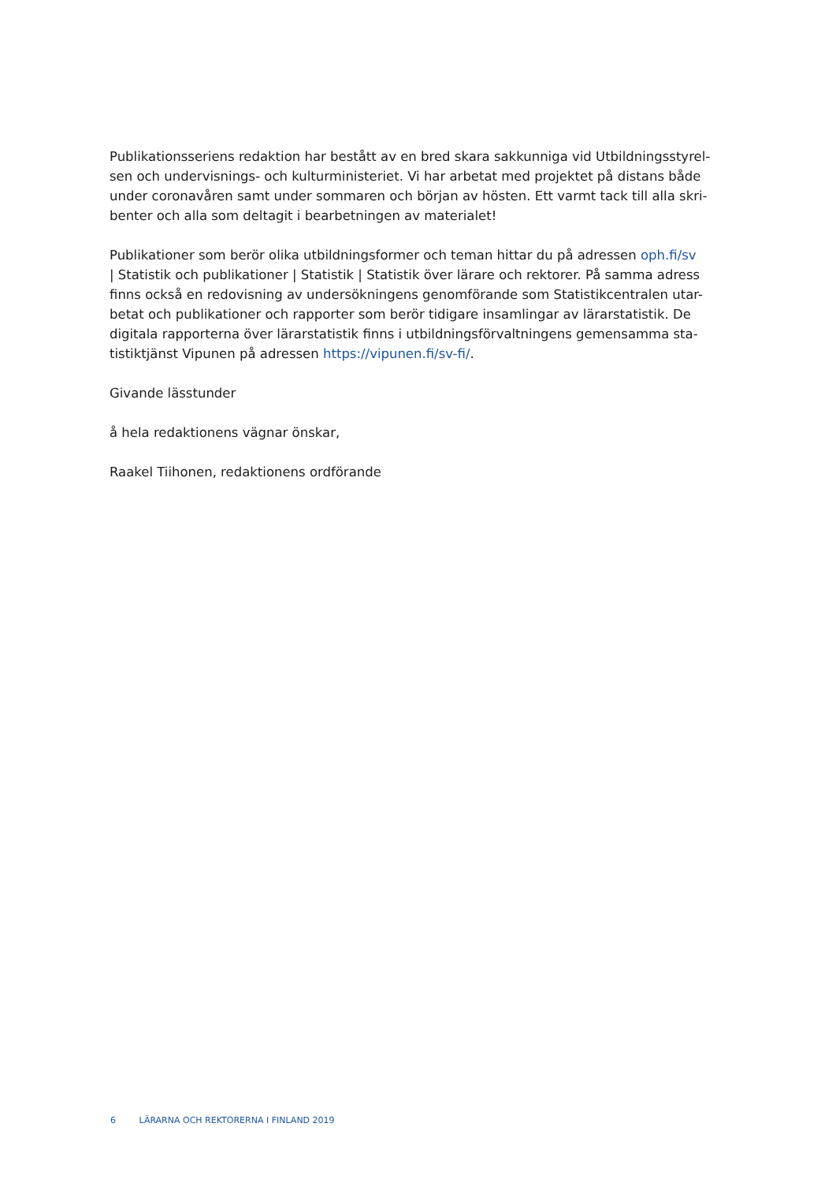Publikationsseriens redaktion har bestått av en bred skara sakkunniga vid Utbildningsstyrel-sen och undervisnings- och kulturministeriet. Vi har arbetat med projektet på distans både under coronavåren samt under sommaren och början av hösten. Ett varmt tack till alla skri-benter och alla som deltagit i bearbetningen av materialet!
Publikationer som berör olika utbildningsformer och teman hittar du på adressen oph.fi/sv
| Statistik och publikationer | Statistik | Statistik över lärare och rektorer. På samma adress finns också en redovisning av undersökningens genomförande som Statistikcentralen utar-betat och publikationer och rapporter som berör tidigare insamlingar av lärarstatistik. De digitala rapporterna över lärarstatistik finns i utbildningsförvaltningens gemensamma sta-tistiktjänst Vipunen på adressen https://vipunen.fi/sv-fi/.
Givande lässtunder
å hela redaktionens vägnar önskar,
Raakel Tiihonen, redaktionens ordförande
6 LÄRARNA OCH REKTORERNA I FINLAND 2019